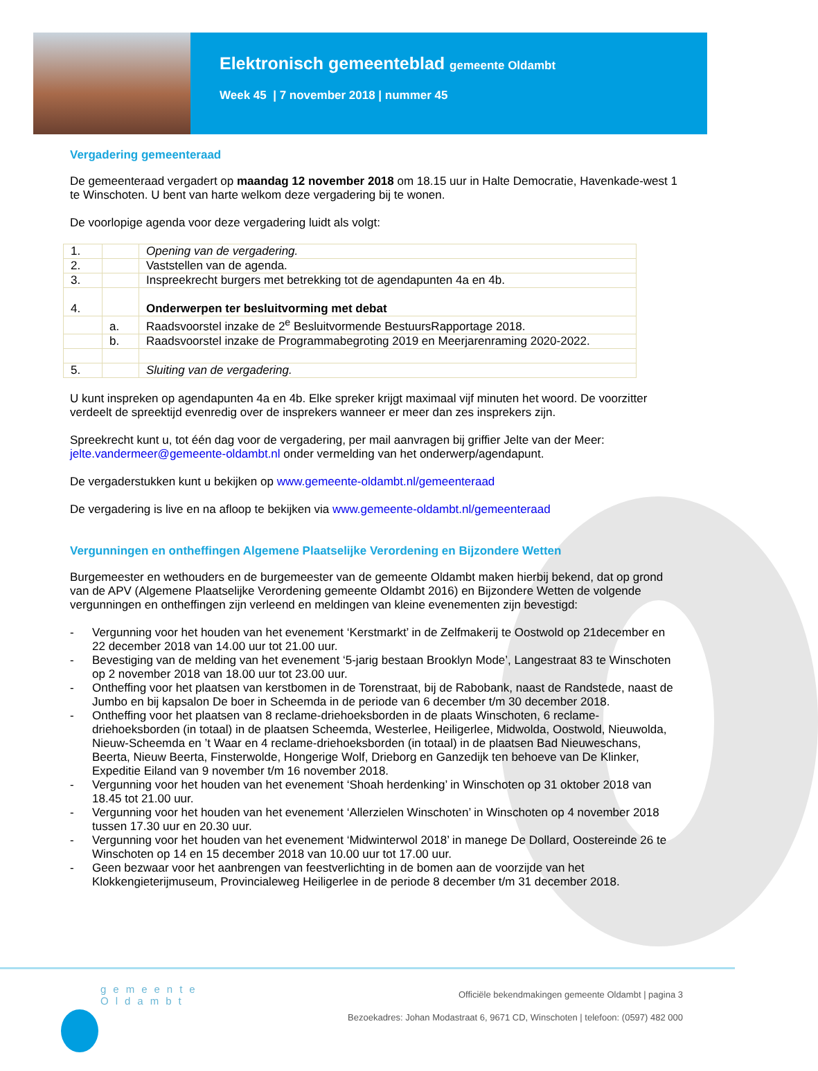Elektronisch gemeenteblad gemeente Oldambt
Week 45 | 7 november 2018 | nummer 45
Vergadering gemeenteraad
De gemeenteraad vergadert op maandag 12 november 2018 om 18.15 uur in Halte Democratie, Havenkade-west 1 te Winschoten. U bent van harte welkom deze vergadering bij te wonen.
De voorlopige agenda voor deze vergadering luidt als volgt:
| 1. | | Opening van de vergadering. |
| 2. | | Vaststellen van de agenda. |
| 3. | | Inspreekrecht burgers met betrekking tot de agendapunten 4a en 4b. |
| 4. | | Onderwerpen ter besluitvorming met debat |
| | a. | Raadsvoorstel inzake de 2<sup>e</sup> Besluitvormende BestuursRapportage 2018. |
| | b. | Raadsvoorstel inzake de Programmabegroting 2019 en Meerjarenraming 2020-2022. |
| 5. | | Sluiting van de vergadering. |
U kunt inspreken op agendapunten 4a en 4b. Elke spreker krijgt maximaal vijf minuten het woord. De voorzitter verdeelt de spreektijd evenredig over de insprekers wanneer er meer dan zes insprekers zijn.
Spreekrecht kunt u, tot één dag voor de vergadering, per mail aanvragen bij griffier Jelte van der Meer: jelte.vandermeer@gemeente-oldambt.nl onder vermelding van het onderwerp/agendapunt.
De vergaderstukken kunt u bekijken op www.gemeente-oldambt.nl/gemeenteraad
De vergadering is live en na afloop te bekijken via www.gemeente-oldambt.nl/gemeenteraad
Vergunningen en ontheffingen Algemene Plaatselijke Verordening en Bijzondere Wetten
Burgemeester en wethouders en de burgemeester van de gemeente Oldambt maken hierbij bekend, dat op grond van de APV (Algemene Plaatselijke Verordening gemeente Oldambt 2016) en Bijzondere Wetten de volgende vergunningen en ontheffingen zijn verleend en meldingen van kleine evenementen zijn bevestigd:
- Vergunning voor het houden van het evenement ‘Kerstmarkt’ in de Zelfmakerij te Oostwold op 21december en 22 december 2018 van 14.00 uur tot 21.00 uur.
- Bevestiging van de melding van het evenement ‘5-jarig bestaan Brooklyn Mode’, Langestraat 83 te Winschoten op 2 november 2018 van 18.00 uur tot 23.00 uur.
- Ontheffing voor het plaatsen van kerstbomen in de Torenstraat, bij de Rabobank, naast de Randstede, naast de Jumbo en bij kapsalon De boer in Scheemda in de periode van 6 december t/m 30 december 2018.
- Ontheffing voor het plaatsen van 8 reclame-driehoeksborden in de plaats Winschoten, 6 reclame-driehoeksborden (in totaal) in de plaatsen Scheemda, Westerlee, Heiligerlee, Midwolda, Oostwold, Nieuwolda, Nieuw-Scheemda en ’t Waar en 4 reclame-driehoeksborden (in totaal) in de plaatsen Bad Nieuweschans, Beerta, Nieuw Beerta, Finsterwolde, Hongerige Wolf, Drieborg en Ganzedijk ten behoeve van De Klinker, Expeditie Eiland van 9 november t/m 16 november 2018.
- Vergunning voor het houden van het evenement ‘Shoah herdenking’ in Winschoten op 31 oktober 2018 van 18.45 tot 21.00 uur.
- Vergunning voor het houden van het evenement ‘Allerzielen Winschoten’ in Winschoten op 4 november 2018 tussen 17.30 uur en 20.30 uur.
- Vergunning voor het houden van het evenement ‘Midwinterwol 2018’ in manege De Dollard, Oostereinde 26 te Winschoten op 14 en 15 december 2018 van 10.00 uur tot 17.00 uur.
- Geen bezwaar voor het aanbrengen van feestverlichting in de bomen aan de voorzijde van het Klokkengieterijmuseum, Provincialeweg Heiligerlee in de periode 8 december t/m 31 december 2018.
gemeente
Oldambt
Officiële bekendmakingen gemeente Oldambt | pagina 3
Bezoekadres: Johan Modastraat 6, 9671 CD, Winschoten | telefoon: (0597) 482 000